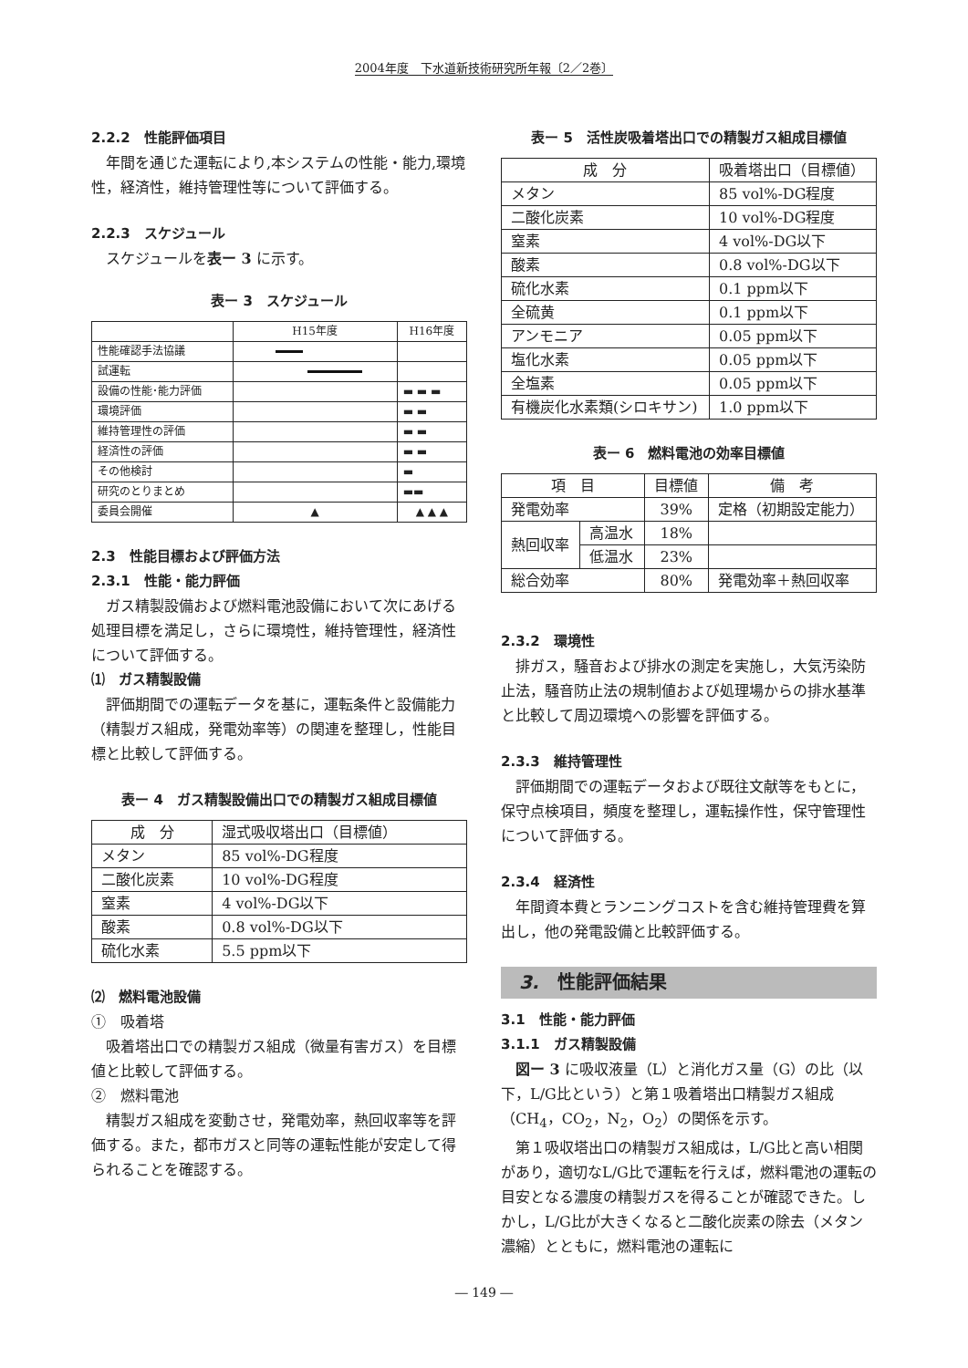2004年度　下水道新技術研究所年報〔2／2巻〕
2.2.2　性能評価項目
年間を通じた運転により,本システムの性能・能力,環境性，経済性，維持管理性等について評価する。
2.2.3　スケジュール
スケジュールを表ー 3 に示す。
表ー 3　スケジュール
| | H15年度 | H16年度 |
| --- | --- | --- |
| 性能確認手法協議 | | |
| 試運転 | | |
| 設備の性能･能力評価 | | ▬ ▬ ▬ |
| 環境評価 | | ▬ ▬ |
| 維持管理性の評価 | | ▬ ▬ |
| 経済性の評価 | | ▬ ▬ |
| その他検討 | | ▬ |
| 研究のとりまとめ | | ▬▬ |
| 委員会開催 | ▲ | ▲ ▲ ▲ |
2.3　性能目標および評価方法
2.3.1　性能・能力評価
ガス精製設備および燃料電池設備において次にあげる処理目標を満足し，さらに環境性，維持管理性，経済性について評価する。
⑴　ガス精製設備
評価期間での運転データを基に，運転条件と設備能力（精製ガス組成，発電効率等）の関連を整理し，性能目標と比較して評価する。
表ー 4　ガス精製設備出口での精製ガス組成目標値
| 成 分 | 湿式吸収塔出口（目標値） |
| --- | --- |
| メタン | 85 vol%-DG程度 |
| 二酸化炭素 | 10 vol%-DG程度 |
| 窒素 | 4 vol%-DG以下 |
| 酸素 | 0.8 vol%-DG以下 |
| 硫化水素 | 5.5 ppm以下 |
⑵　燃料電池設備
①　吸着塔
吸着塔出口での精製ガス組成（微量有害ガス）を目標値と比較して評価する。
②　燃料電池
精製ガス組成を変動させ，発電効率，熱回収率等を評価する。また，都市ガスと同等の運転性能が安定して得られることを確認する。
表ー 5　活性炭吸着塔出口での精製ガス組成目標値
| 成 分 | 吸着塔出口（目標値） |
| --- | --- |
| メタン | 85 vol%-DG程度 |
| 二酸化炭素 | 10 vol%-DG程度 |
| 窒素 | 4 vol%-DG以下 |
| 酸素 | 0.8 vol%-DG以下 |
| 硫化水素 | 0.1 ppm以下 |
| 全硫黄 | 0.1 ppm以下 |
| アンモニア | 0.05 ppm以下 |
| 塩化水素 | 0.05 ppm以下 |
| 全塩素 | 0.05 ppm以下 |
| 有機炭化水素類(シロキサン) | 1.0 ppm以下 |
表ー 6　燃料電池の効率目標値
| 項 目 | | 目標値 | 備 考 |
| --- | --- | --- | --- |
| 発電効率 | | 39% | 定格（初期設定能力） |
| 熱回収率 | 高温水 | 18% | |
| | 低温水 | 23% | |
| 総合効率 | | 80% | 発電効率＋熱回収率 |
2.3.2　環境性
排ガス，騒音および排水の測定を実施し，大気汚染防止法，騒音防止法の規制値および処理場からの排水基準と比較して周辺環境への影響を評価する。
2.3.3　維持管理性
評価期間での運転データおよび既往文献等をもとに，保守点検項目，頻度を整理し，運転操作性，保守管理性について評価する。
2.3.4　経済性
年間資本費とランニングコストを含む維持管理費を算出し，他の発電設備と比較評価する。
3.　性能評価結果
3.1　性能・能力評価
3.1.1　ガス精製設備
図ー 3 に吸収液量（L）と消化ガス量（G）の比（以下，L/G比という）と第１吸着塔出口精製ガス組成（CH<sub>4</sub>，CO<sub>2</sub>，N<sub>2</sub>，O<sub>2</sub>）の関係を示す。
第１吸収塔出口の精製ガス組成は，L/G比と高い相関があり，適切なL/G比で運転を行えば，燃料電池の運転の目安となる濃度の精製ガスを得ることが確認できた。しかし，L/G比が大きくなると二酸化炭素の除去（メタン濃縮）とともに，燃料電池の運転に
― 149 ―